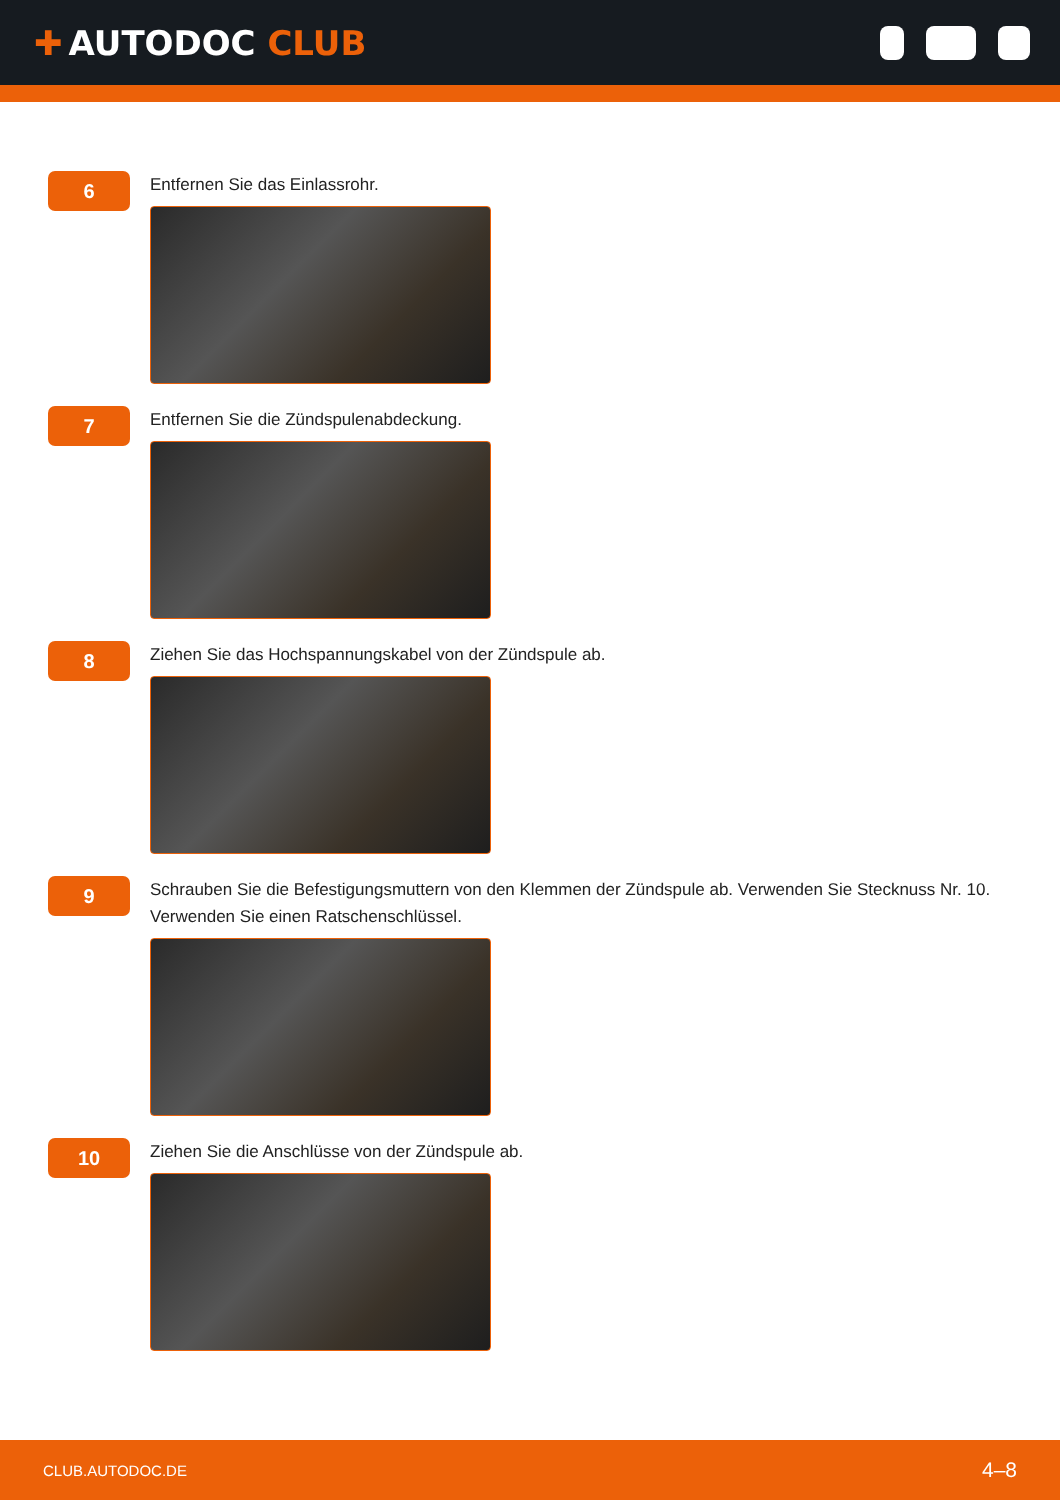✚ AUTODOC CLUB
6
Entfernen Sie das Einlassrohr.
7
Entfernen Sie die Zündspulenabdeckung.
8
Ziehen Sie das Hochspannungskabel von der Zündspule ab.
9
Schrauben Sie die Befestigungsmuttern von den Klemmen der Zündspule ab. Verwenden Sie Stecknuss Nr. 10.
Verwenden Sie einen Ratschenschlüssel.
10
Ziehen Sie die Anschlüsse von der Zündspule ab.
CLUB.AUTODOC.DE 4–8